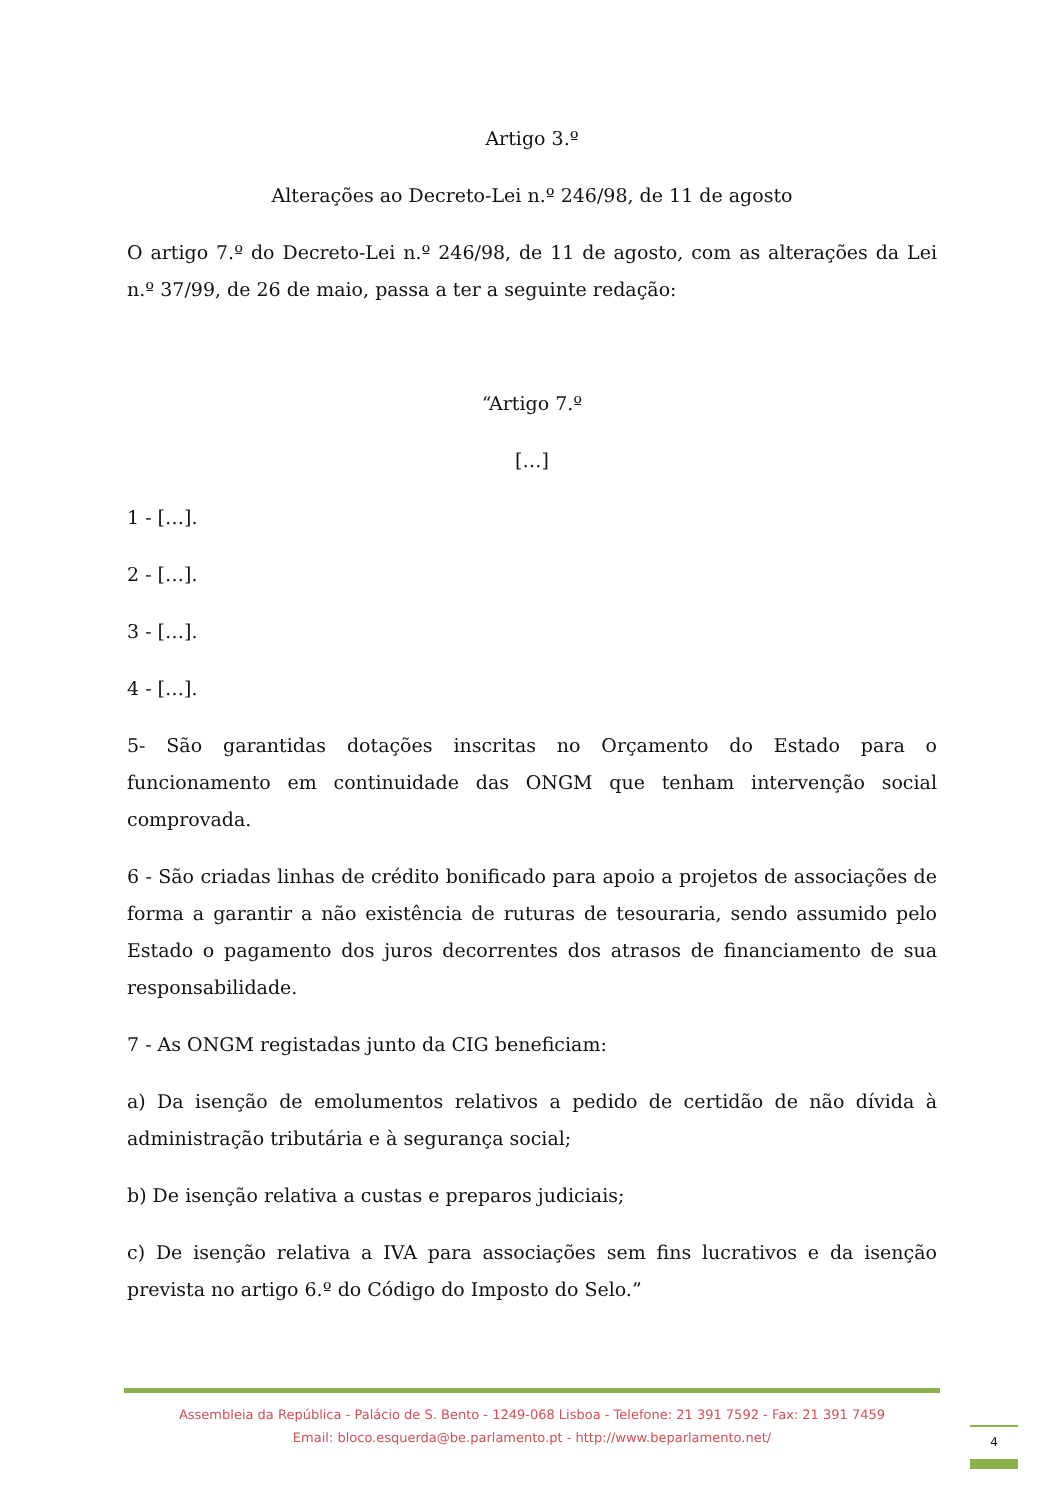Artigo 3.º
Alterações ao Decreto-Lei n.º 246/98, de 11 de agosto
O artigo 7.º do Decreto-Lei n.º 246/98, de 11 de agosto, com as alterações da Lei n.º 37/99, de 26 de maio, passa a ter a seguinte redação:
“Artigo 7.º
[…]
1 - […].
2 - […].
3 - […].
4 - […].
5- São garantidas dotações inscritas no Orçamento do Estado para o funcionamento em continuidade das ONGM que tenham intervenção social comprovada.
6 - São criadas linhas de crédito bonificado para apoio a projetos de associações de forma a garantir a não existência de ruturas de tesouraria, sendo assumido pelo Estado o pagamento dos juros decorrentes dos atrasos de financiamento de sua responsabilidade.
7 - As ONGM registadas junto da CIG beneficiam:
a) Da isenção de emolumentos relativos a pedido de certidão de não dívida à administração tributária e à segurança social;
b) De isenção relativa a custas e preparos judiciais;
c) De isenção relativa a IVA para associações sem fins lucrativos e da isenção prevista no artigo 6.º do Código do Imposto do Selo.”
Assembleia da República - Palácio de S. Bento - 1249-068 Lisboa - Telefone: 21 391 7592 - Fax: 21 391 7459
Email: bloco.esquerda@be.parlamento.pt - http://www.beparlamento.net/
4